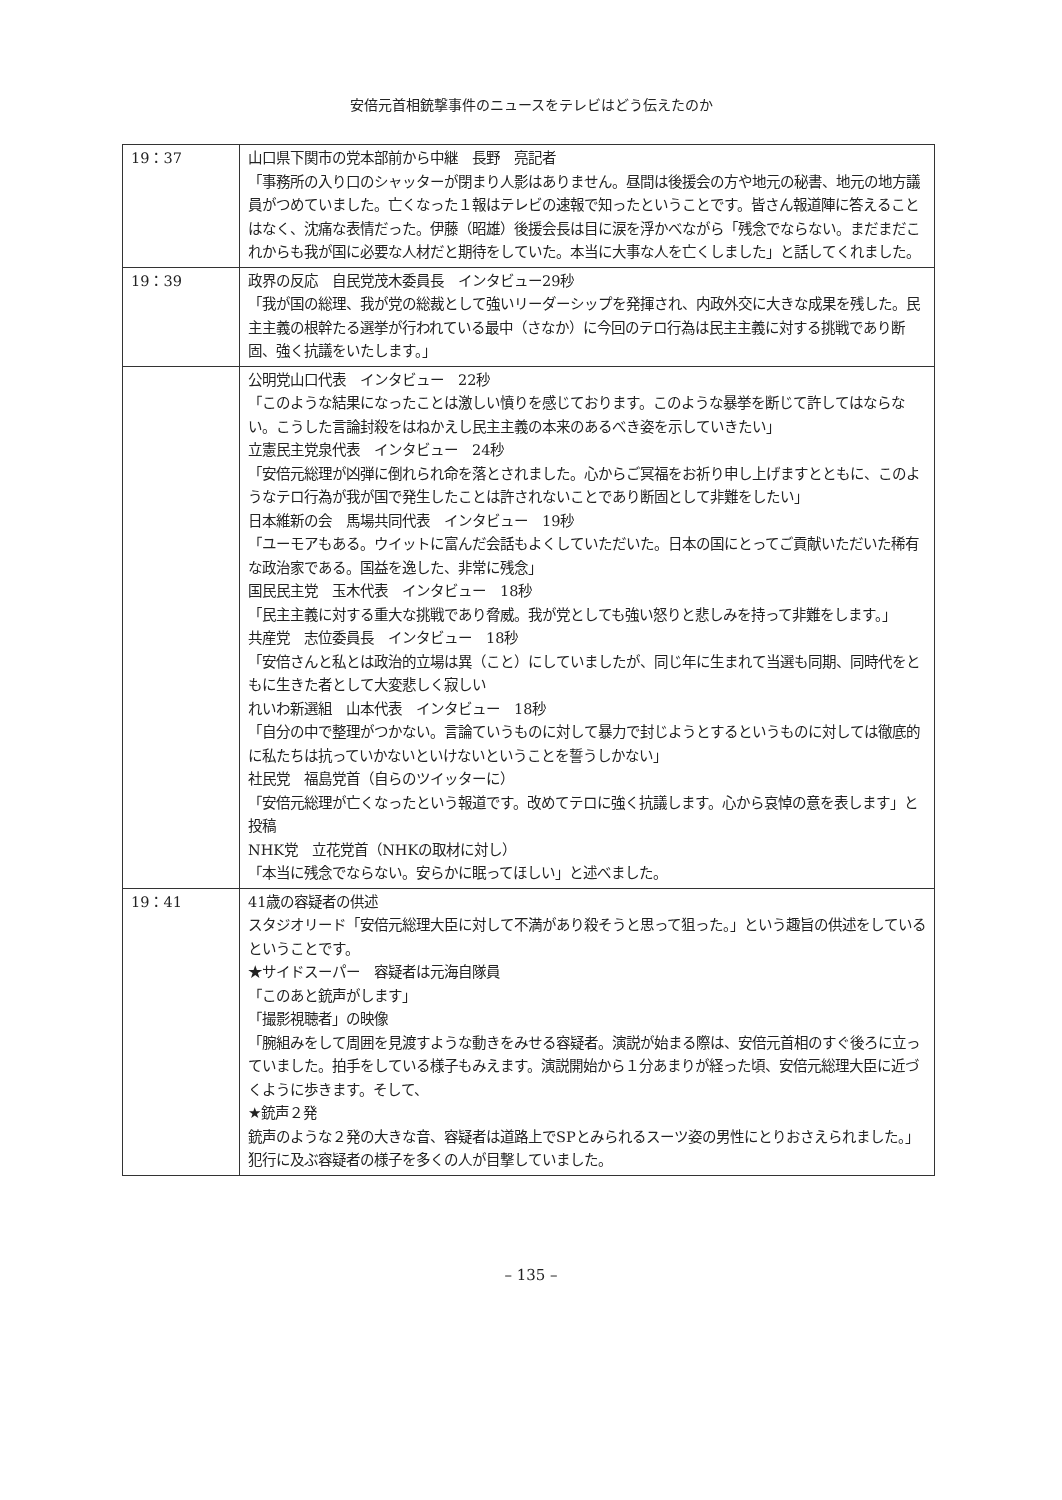安倍元首相銃撃事件のニュースをテレビはどう伝えたのか
| 19：37 | 山口県下関市の党本部前から中継 長野 亮記者 「事務所の入り口のシャッターが閉まり人影はありません。昼間は後援会の方や地元の秘書、地元の地方議員がつめていました。亡くなった１報はテレビの速報で知ったということです。皆さん報道陣に答えることはなく、沈痛な表情だった。伊藤（昭雄）後援会長は目に涙を浮かべながら「残念でならない。まだまだこれからも我が国に必要な人材だと期待をしていた。本当に大事な人を亡くしました」と話してくれました。 |
| 19：39 | 政界の反応 自民党茂木委員長 インタビュー29秒 「我が国の総理、我が党の総裁として強いリーダーシップを発揮され、内政外交に大きな成果を残した。民主主義の根幹たる選挙が行われている最中（さなか）に今回のテロ行為は民主主義に対する挑戦であり断固、強く抗議をいたします。」 |
| | 公明党山口代表 インタビュー 22秒 「このような結果になったことは激しい憤りを感じております。このような暴挙を断じて許してはならない。こうした言論封殺をはねかえし民主主義の本来のあるべき姿を示していきたい」 立憲民主党泉代表 インタビュー 24秒 「安倍元総理が凶弾に倒れられ命を落とされました。心からご冥福をお祈り申し上げますとともに、このようなテロ行為が我が国で発生したことは許されないことであり断固として非難をしたい」 日本維新の会 馬場共同代表 インタビュー 19秒 「ユーモアもある。ウイットに富んだ会話もよくしていただいた。日本の国にとってご貢献いただいた稀有な政治家である。国益を逸した、非常に残念」 国民民主党 玉木代表 インタビュー 18秒 「民主主義に対する重大な挑戦であり脅威。我が党としても強い怒りと悲しみを持って非難をします。」 共産党 志位委員長 インタビュー 18秒 「安倍さんと私とは政治的立場は異（こと）にしていましたが、同じ年に生まれて当選も同期、同時代をともに生きた者として大変悲しく寂しい れいわ新選組 山本代表 インタビュー 18秒 「自分の中で整理がつかない。言論ていうものに対して暴力で封じようとするというものに対しては徹底的に私たちは抗っていかないといけないということを誓うしかない」 社民党 福島党首（自らのツイッターに） 「安倍元総理が亡くなったという報道です。改めてテロに強く抗議します。心から哀悼の意を表します」と投稿 NHK党 立花党首（NHKの取材に対し） 「本当に残念でならない。安らかに眠ってほしい」と述べました。 |
| 19：41 | 41歳の容疑者の供述 スタジオリード「安倍元総理大臣に対して不満があり殺そうと思って狙った。」という趣旨の供述をしているということです。 ★サイドスーパー 容疑者は元海自隊員 「このあと銃声がします」 「撮影視聴者」の映像 「腕組みをして周囲を見渡すような動きをみせる容疑者。演説が始まる際は、安倍元首相のすぐ後ろに立っていました。拍手をしている様子もみえます。演説開始から１分あまりが経った頃、安倍元総理大臣に近づくように歩きます。そして、 ★銃声２発 銃声のような２発の大きな音、容疑者は道路上でSPとみられるスーツ姿の男性にとりおさえられました。」 犯行に及ぶ容疑者の様子を多くの人が目撃していました。 |
– 135 –